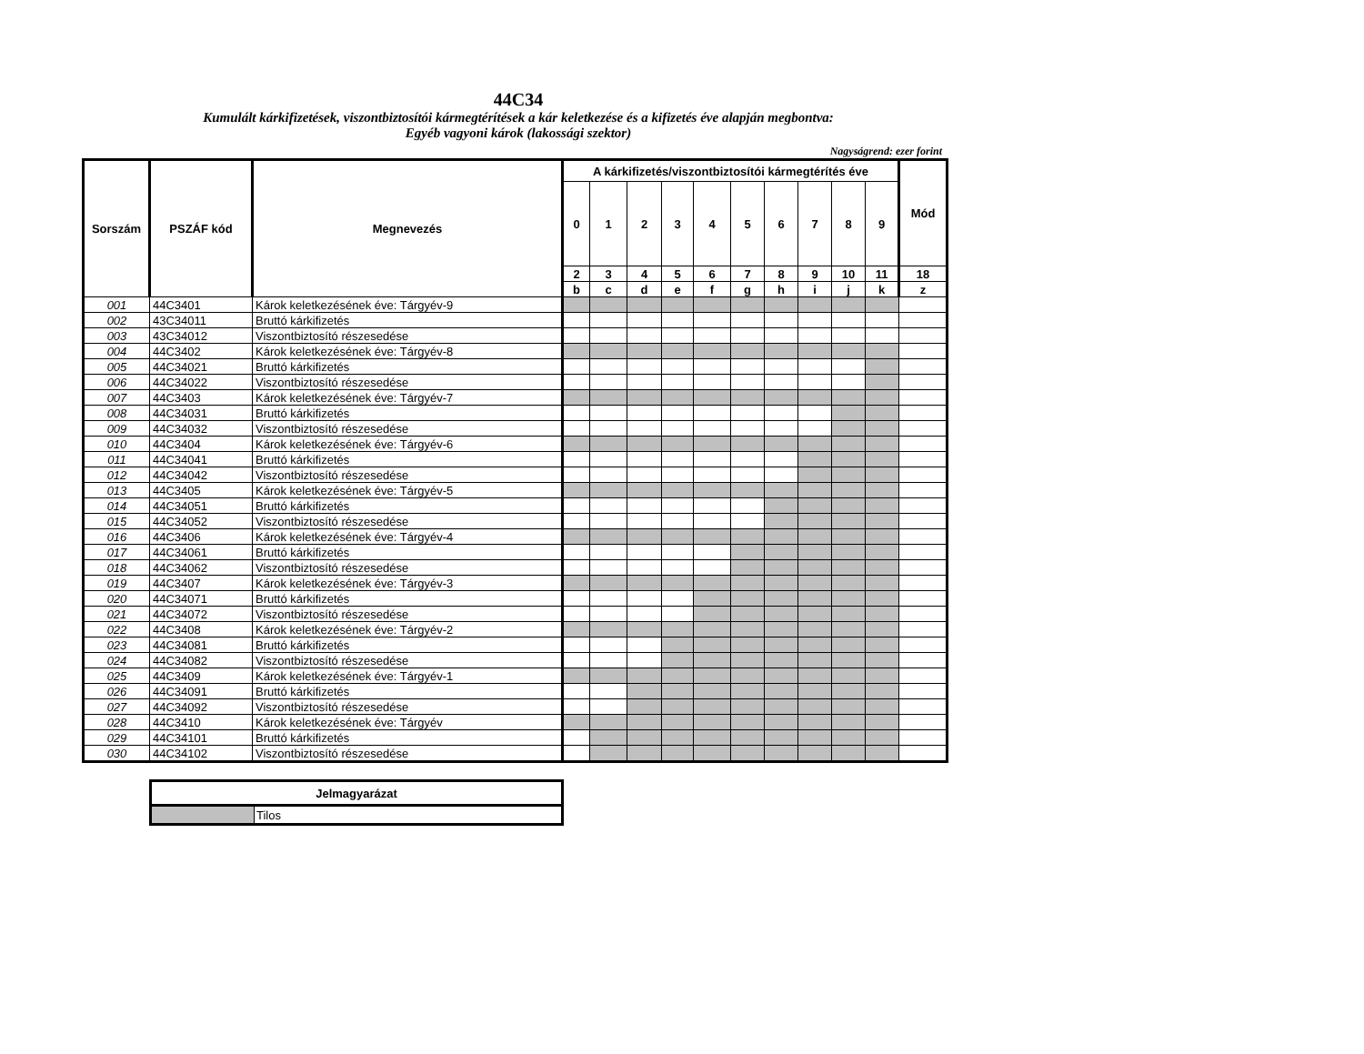44C34
Kumulált kárkifizetések, viszontbiztosítói kármegtérítések a kár keletkezése és a kifizetés éve alapján megbontva:
Egyéb vagyoni károk (lakossági szektor)
Nagyságrend: ezer forint
| Sorszám | PSZÁF kód | Megnevezés | A kárkifizetés/viszontbiztosítói kármegtérítés éve | | | | | | | | | | Mód |
| --- | --- | --- | --- | --- | --- | --- | --- | --- | --- | --- | --- | --- | --- |
| | | | 0 | 1 | 2 | 3 | 4 | 5 | 6 | 7 | 8 | 9 | |
| | | | 2 | 3 | 4 | 5 | 6 | 7 | 8 | 9 | 10 | 11 | 18 |
| | | | b | c | d | e | f | g | h | i | j | k | z |
| 001 | 44C3401 | Károk keletkezésének éve: Tárgyév-9 | | | | | | | | | | | |
| 002 | 43C34011 | Bruttó kárkifizetés | | | | | | | | | | | |
| 003 | 43C34012 | Viszontbiztosító részesedése | | | | | | | | | | | |
| 004 | 44C3402 | Károk keletkezésének éve: Tárgyév-8 | | | | | | | | | | | |
| 005 | 44C34021 | Bruttó kárkifizetés | | | | | | | | | | | |
| 006 | 44C34022 | Viszontbiztosító részesedése | | | | | | | | | | | |
| 007 | 44C3403 | Károk keletkezésének éve: Tárgyév-7 | | | | | | | | | | | |
| 008 | 44C34031 | Bruttó kárkifizetés | | | | | | | | | | | |
| 009 | 44C34032 | Viszontbiztosító részesedése | | | | | | | | | | | |
| 010 | 44C3404 | Károk keletkezésének éve: Tárgyév-6 | | | | | | | | | | | |
| 011 | 44C34041 | Bruttó kárkifizetés | | | | | | | | | | | |
| 012 | 44C34042 | Viszontbiztosító részesedése | | | | | | | | | | | |
| 013 | 44C3405 | Károk keletkezésének éve: Tárgyév-5 | | | | | | | | | | | |
| 014 | 44C34051 | Bruttó kárkifizetés | | | | | | | | | | | |
| 015 | 44C34052 | Viszontbiztosító részesedése | | | | | | | | | | | |
| 016 | 44C3406 | Károk keletkezésének éve: Tárgyév-4 | | | | | | | | | | | |
| 017 | 44C34061 | Bruttó kárkifizetés | | | | | | | | | | | |
| 018 | 44C34062 | Viszontbiztosító részesedése | | | | | | | | | | | |
| 019 | 44C3407 | Károk keletkezésének éve: Tárgyév-3 | | | | | | | | | | | |
| 020 | 44C34071 | Bruttó kárkifizetés | | | | | | | | | | | |
| 021 | 44C34072 | Viszontbiztosító részesedése | | | | | | | | | | | |
| 022 | 44C3408 | Károk keletkezésének éve: Tárgyév-2 | | | | | | | | | | | |
| 023 | 44C34081 | Bruttó kárkifizetés | | | | | | | | | | | |
| 024 | 44C34082 | Viszontbiztosító részesedése | | | | | | | | | | | |
| 025 | 44C3409 | Károk keletkezésének éve: Tárgyév-1 | | | | | | | | | | | |
| 026 | 44C34091 | Bruttó kárkifizetés | | | | | | | | | | | |
| 027 | 44C34092 | Viszontbiztosító részesedése | | | | | | | | | | | |
| 028 | 44C3410 | Károk keletkezésének éve: Tárgyév | | | | | | | | | | | |
| 029 | 44C34101 | Bruttó kárkifizetés | | | | | | | | | | | |
| 030 | 44C34102 | Viszontbiztosító részesedése | | | | | | | | | | | |
| Jelmagyarázat | |
| --- | --- |
| | Tilos |